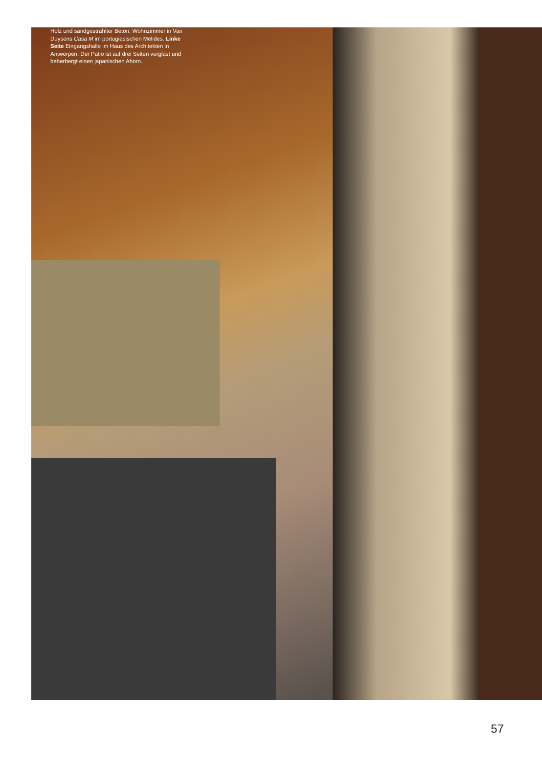Holz und sandgestrahlter Beton; Wohnzimmer in Van Duysens Casa M im portugiesischen Melides. Linke Seite Eingangshalle im Haus des Architekten in Antwerpen. Der Patio ist auf drei Seiten verglast und beherbergt einen japanischen Ahorn.
57